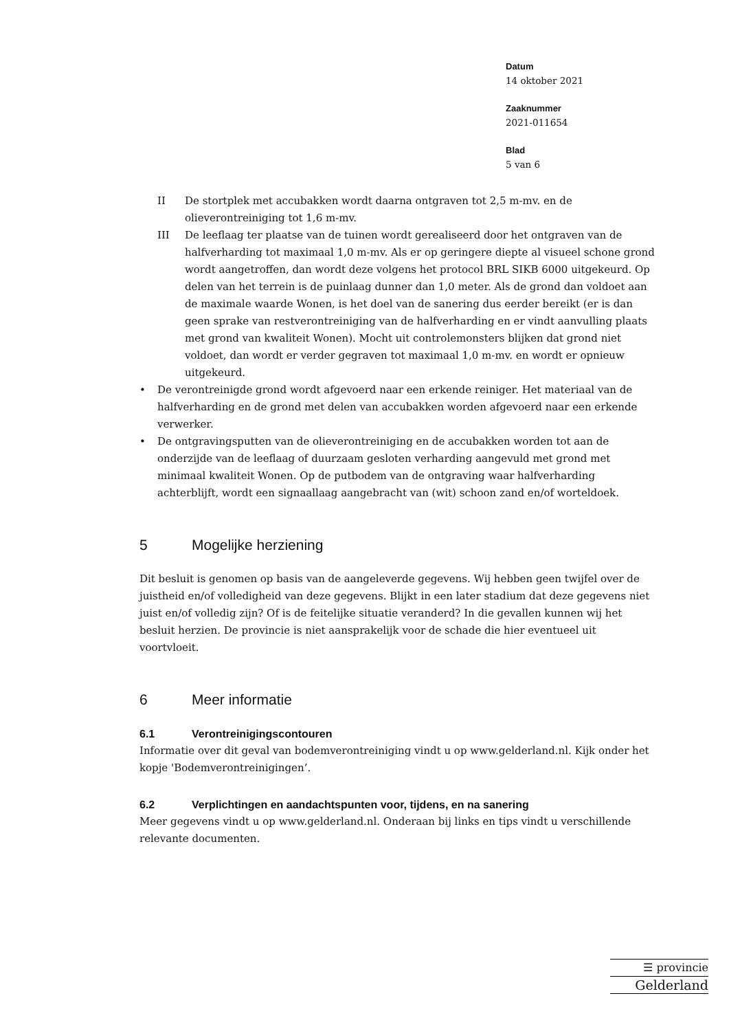Datum
14 oktober 2021
Zaaknummer
2021-011654
Blad
5 van 6
II De stortplek met accubakken wordt daarna ontgraven tot 2,5 m-mv. en de olieverontreiniging tot 1,6 m-mv.
III De leeflaag ter plaatse van de tuinen wordt gerealiseerd door het ontgraven van de halfverharding tot maximaal 1,0 m-mv. Als er op geringere diepte al visueel schone grond wordt aangetroffen, dan wordt deze volgens het protocol BRL SIKB 6000 uitgekeurd. Op delen van het terrein is de puinlaag dunner dan 1,0 meter. Als de grond dan voldoet aan de maximale waarde Wonen, is het doel van de sanering dus eerder bereikt (er is dan geen sprake van restverontreiniging van de halfverharding en er vindt aanvulling plaats met grond van kwaliteit Wonen). Mocht uit controlemonsters blijken dat grond niet voldoet, dan wordt er verder gegraven tot maximaal 1,0 m-mv. en wordt er opnieuw uitgekeurd.
• De verontreinigde grond wordt afgevoerd naar een erkende reiniger. Het materiaal van de halfverharding en de grond met delen van accubakken worden afgevoerd naar een erkende verwerker.
• De ontgravingsputten van de olieverontreiniging en de accubakken worden tot aan de onderzijde van de leeflaag of duurzaam gesloten verharding aangevuld met grond met minimaal kwaliteit Wonen. Op de putbodem van de ontgraving waar halfverharding achterblijft, wordt een signaallaag aangebracht van (wit) schoon zand en/of worteldoek.
5 Mogelijke herziening
Dit besluit is genomen op basis van de aangeleverde gegevens. Wij hebben geen twijfel over de juistheid en/of volledigheid van deze gegevens. Blijkt in een later stadium dat deze gegevens niet juist en/of volledig zijn? Of is de feitelijke situatie veranderd? In die gevallen kunnen wij het besluit herzien. De provincie is niet aansprakelijk voor de schade die hier eventueel uit voortvloeit.
6 Meer informatie
6.1 Verontreinigingscontouren
Informatie over dit geval van bodemverontreiniging vindt u op www.gelderland.nl. Kijk onder het kopje 'Bodemverontreinigingen’.
6.2 Verplichtingen en aandachtspunten voor, tijdens, en na sanering
Meer gegevens vindt u op www.gelderland.nl. Onderaan bij links en tips vindt u verschillende relevante documenten.
☰ provincie
Gelderland